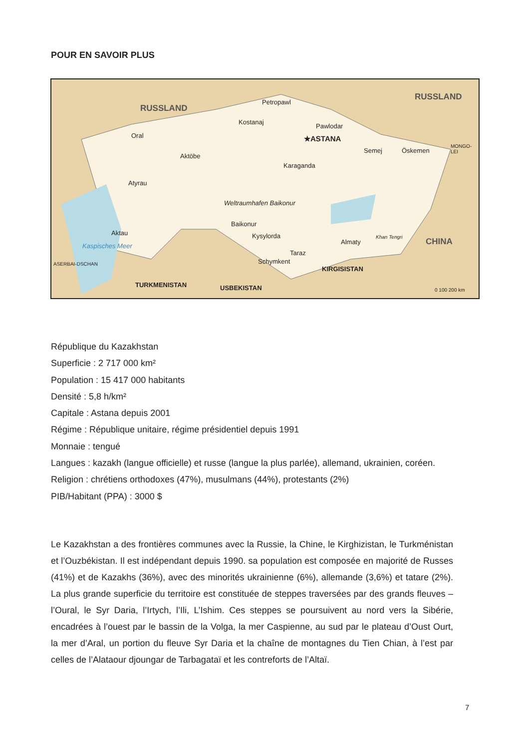POUR EN SAVOIR PLUS
RUSSLAND
RUSSLAND
CHINA
Petropawl
Kostanaj
Pawlodar
★ASTANA Oral
Aktöbe
Semej Öskemen
Karaganda
Atyrau
Weltraumhafen Baikonur
Baikonur
Kysylorda Aktau
Almaty
Taraz
Schymkent
KIRGISISTAN
TURKMENISTAN USBEKISTAN
Kaspisches Meer
ASERBAI-DSCHAN
MONGO-LEI
Khan Tengri
0 100 200 km
République du Kazakhstan
Superficie : 2 717 000 km²
Population : 15 417 000 habitants
Densité : 5,8 h/km²
Capitale : Astana depuis 2001
Régime : République unitaire, régime présidentiel depuis 1991
Monnaie : tengué
Langues : kazakh (langue officielle) et russe (langue la plus parlée), allemand, ukrainien, coréen.
Religion : chrétiens orthodoxes (47%), musulmans (44%), protestants (2%)
PIB/Habitant (PPA) : 3000 $
Le Kazakhstan a des frontières communes avec la Russie, la Chine, le Kirghizistan, le Turkménistan et l’Ouzbékistan. Il est indépendant depuis 1990. sa population est composée en majorité de Russes (41%) et de Kazakhs (36%), avec des minorités ukrainienne (6%), allemande (3,6%) et tatare (2%). La plus grande superficie du territoire est constituée de steppes traversées par des grands fleuves – l’Oural, le Syr Daria, l’Irtych, l’Ili, L’Ishim. Ces steppes se poursuivent au nord vers la Sibérie, encadrées à l’ouest par le bassin de la Volga, la mer Caspienne, au sud par le plateau d’Oust Ourt, la mer d’Aral, un portion du fleuve Syr Daria et la chaîne de montagnes du Tien Chian, à l’est par celles de l’Alataour djoungar de Tarbagataï et les contreforts de l’Altaï.
7